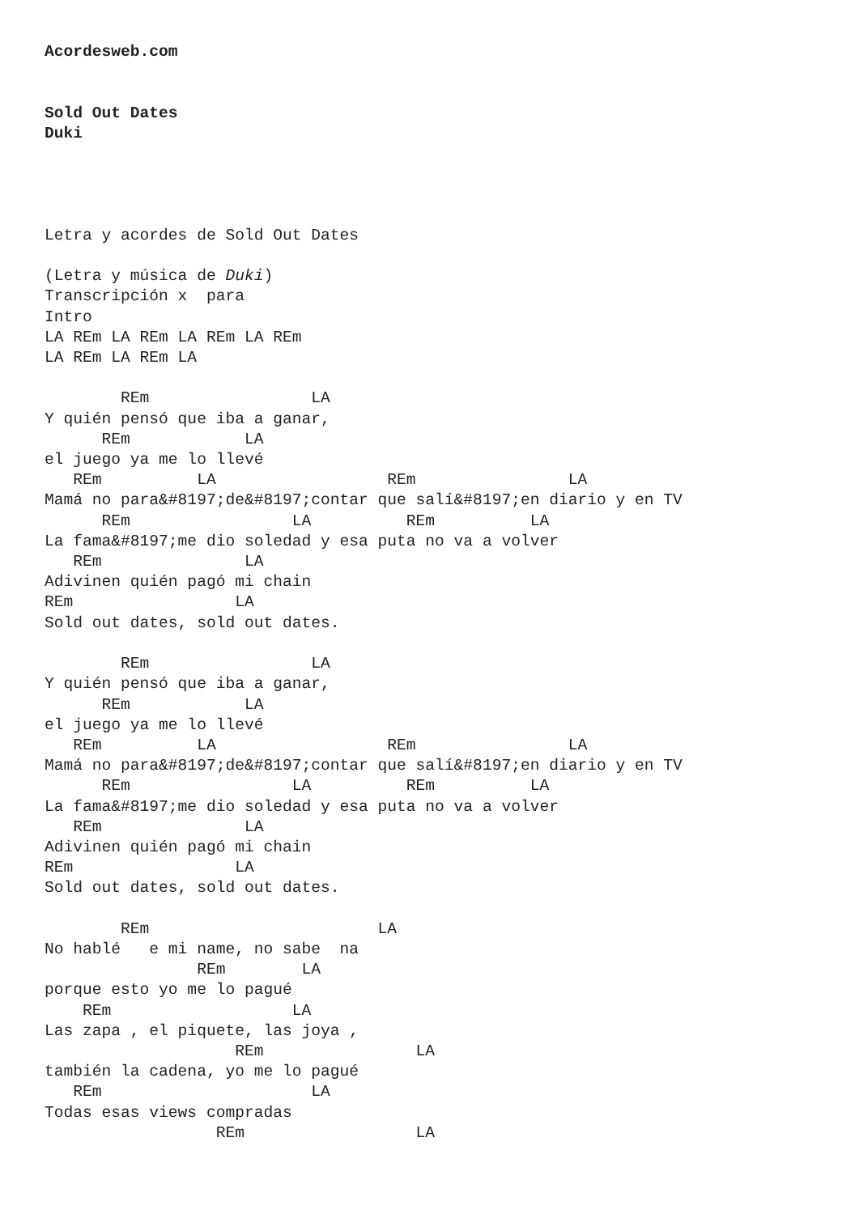Acordesweb.com


Sold Out Dates
Duki




Letra y acordes de Sold Out Dates

(Letra y música de Duki)
Transcripción x  para
Intro
LA REm LA REm LA REm LA REm
LA REm LA REm LA

        REm                 LA
Y quién pensó que iba a ganar,
      REm            LA
el juego ya me lo llevé
   REm          LA                  REm                LA
Mamá no para&#8197;de&#8197;contar que salí&#8197;en diario y en TV
      REm                 LA          REm          LA
La fama&#8197;me dio soledad y esa puta no va a volver
   REm               LA
Adivinen quién pagó mi chain
REm                 LA
Sold out dates, sold out dates.

        REm                 LA
Y quién pensó que iba a ganar,
      REm            LA
el juego ya me lo llevé
   REm          LA                  REm                LA
Mamá no para&#8197;de&#8197;contar que salí&#8197;en diario y en TV
      REm                 LA          REm          LA
La fama&#8197;me dio soledad y esa puta no va a volver
   REm               LA
Adivinen quién pagó mi chain
REm                 LA
Sold out dates, sold out dates.

        REm                        LA
No hablé   e mi name, no sabe  na
                REm        LA
porque esto yo me lo pagué
    REm                   LA
Las zapa , el piquete, las joya ,
                    REm                LA
también la cadena, yo me lo pagué
   REm                      LA
Todas esas views compradas
                  REm                  LA